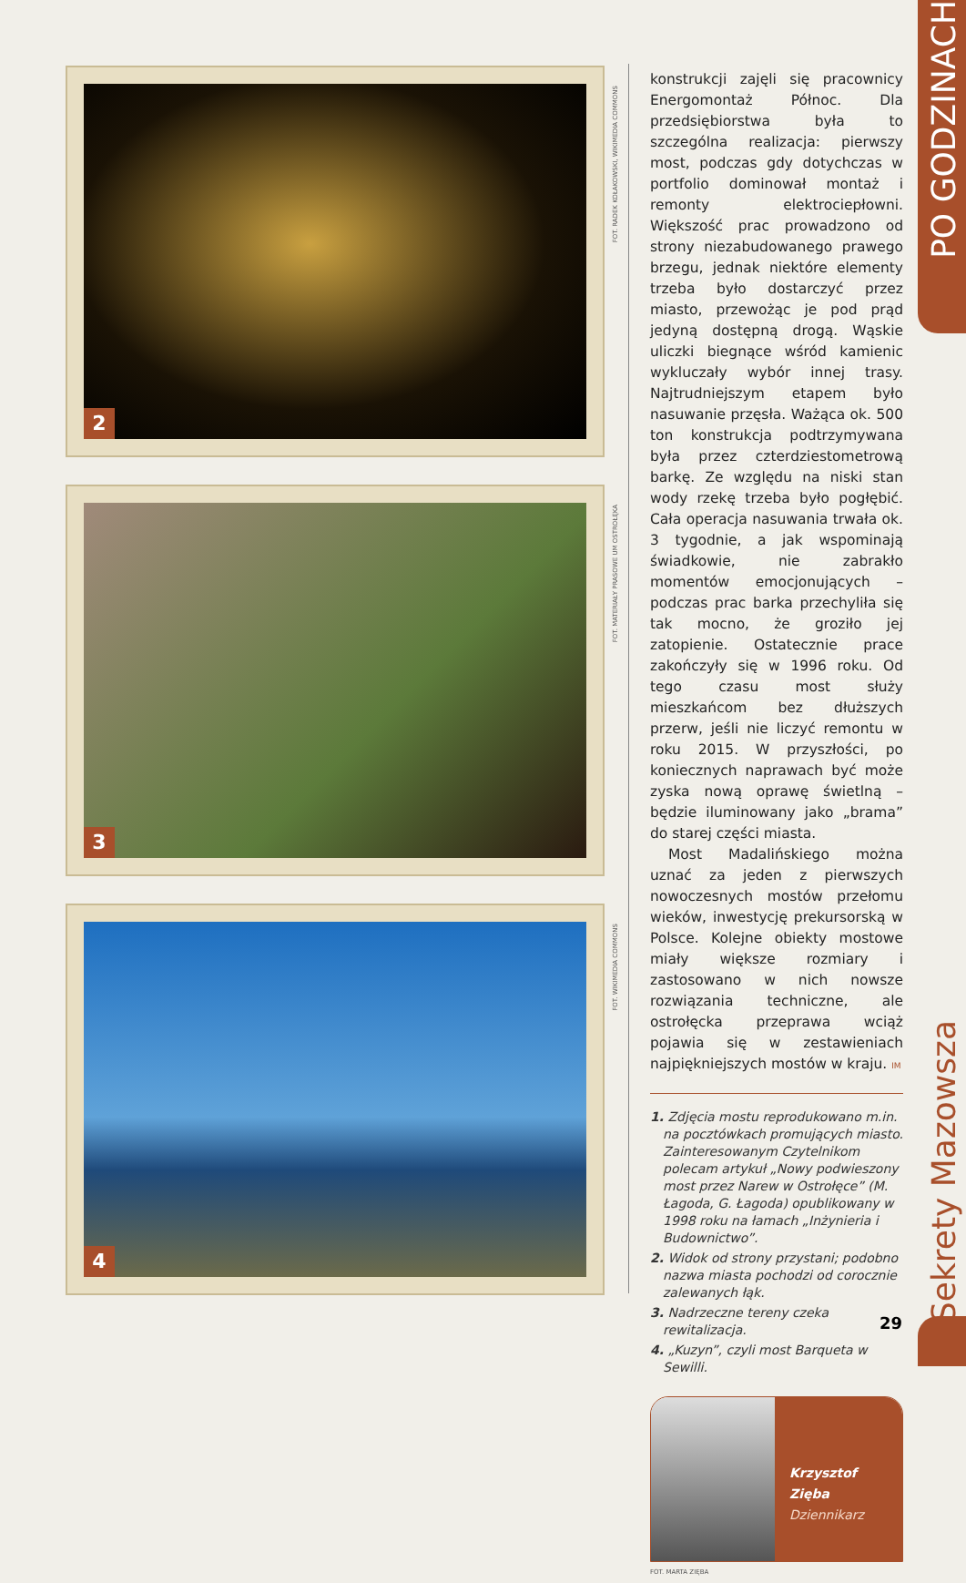PO GODZINACH
Sekrety Mazowsza
2
FOT. RADEK KOŁAKOWSKI, WIKIMEDIA COMMONS
3
FOT. MATERIAŁY PRASOWE UM OSTROŁĘKA
4
FOT. WIKIMEDIA COMMONS
konstrukcji zajęli się pracownicy Energomontaż Północ. Dla przedsiębiorstwa była to szczególna realizacja: pierwszy most, podczas gdy dotychczas w portfolio dominował montaż i remonty elektrociepłowni. Większość prac prowadzono od strony niezabudowanego prawego brzegu, jednak niektóre elementy trzeba było dostarczyć przez miasto, przewożąc je pod prąd jedyną dostępną drogą. Wąskie uliczki biegnące wśród kamienic wykluczały wybór innej trasy. Najtrudniejszym etapem było nasuwanie przęsła. Ważąca ok. 500 ton konstrukcja podtrzymywana była przez czterdziestometrową barkę. Ze względu na niski stan wody rzekę trzeba było pogłębić. Cała operacja nasuwania trwała ok. 3 tygodnie, a jak wspominają świadkowie, nie zabrakło momentów emocjonujących – podczas prac barka przechyliła się tak mocno, że groziło jej zatopienie. Ostatecznie prace zakończyły się w 1996 roku. Od tego czasu most służy mieszkańcom bez dłuższych przerw, jeśli nie liczyć remontu w roku 2015. W przyszłości, po koniecznych naprawach być może zyska nową oprawę świetlną – będzie iluminowany jako „brama” do starej części miasta.
Most Madalińskiego można uznać za jeden z pierwszych nowoczesnych mostów przełomu wieków, inwestycję prekursorską w Polsce. Kolejne obiekty mostowe miały większe rozmiary i zastosowano w nich nowsze rozwiązania techniczne, ale ostrołęcka przeprawa wciąż pojawia się w zestawieniach najpiękniejszych mostów w kraju. IM
1. Zdjęcia mostu reprodukowano m.in. na pocztówkach promujących miasto. Zainteresowanym Czytelnikom polecam artykuł „Nowy podwieszony most przez Narew w Ostrołęce” (M. Łagoda, G. Łagoda) opublikowany w 1998 roku na łamach „Inżynieria i Budownictwo”.
2. Widok od strony przystani; podobno nazwa miasta pochodzi od corocznie zalewanych łąk.
3. Nadrzeczne tereny czeka rewitalizacja.
4. „Kuzyn”, czyli most Barqueta w Sewilli.
Krzysztof Zięba
Dziennikarz
FOT. MARTA ZIĘBA
29